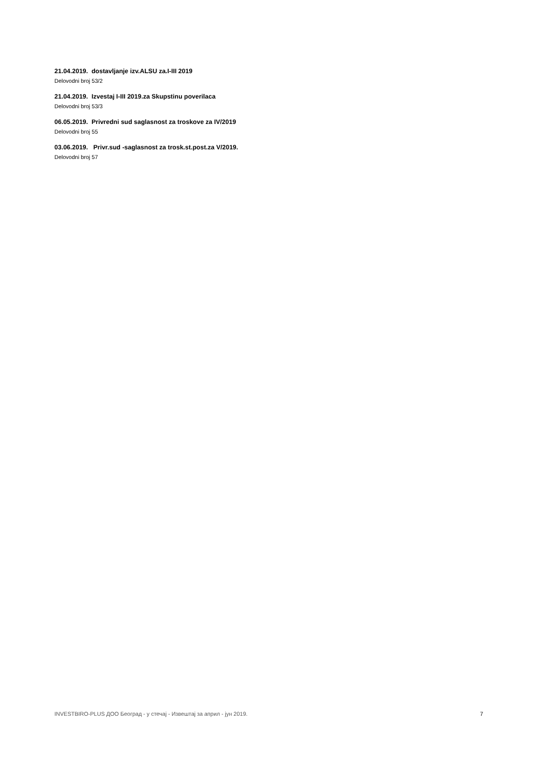21.04.2019. dostavljanje izv.ALSU za.I-III 2019
Delovodni broj 53/2
21.04.2019. Izvestaj I-III 2019.za Skupstinu poverilaca
Delovodni broj 53/3
06.05.2019. Privredni sud saglasnost za troskove za IV/2019
Delovodni broj 55
03.06.2019. Privr.sud -saglasnost za trosk.st.post.za V/2019.
Delovodni broj 57
INVESTBIRO-PLUS ДОО Београд - у стечај - Извештај за април - јун 2019. 7